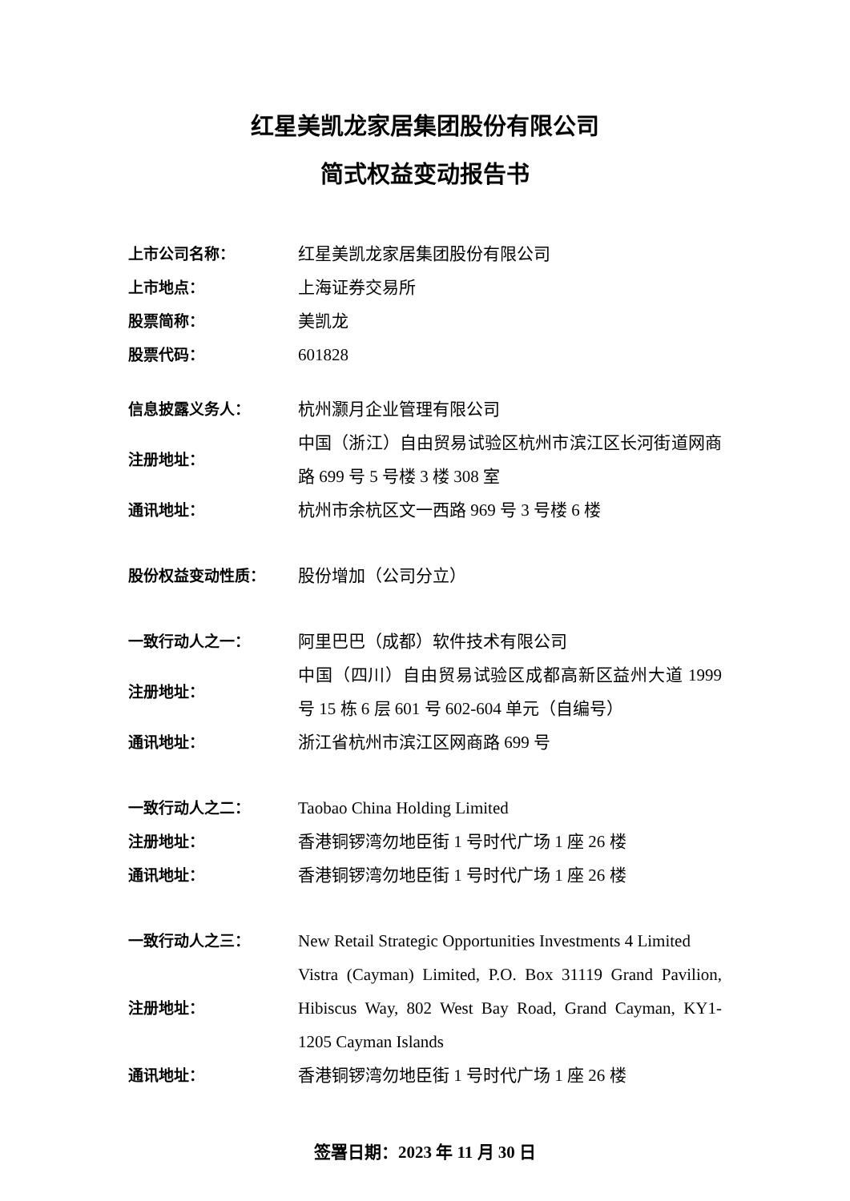红星美凯龙家居集团股份有限公司
简式权益变动报告书
| 上市公司名称： | 红星美凯龙家居集团股份有限公司 |
| 上市地点： | 上海证券交易所 |
| 股票简称： | 美凯龙 |
| 股票代码： | 601828 |
| 信息披露义务人： | 杭州灏月企业管理有限公司 |
| 注册地址： | 中国（浙江）自由贸易试验区杭州市滨江区长河街道网商路 699 号 5 号楼 3 楼 308 室 |
| 通讯地址： | 杭州市余杭区文一西路 969 号 3 号楼 6 楼 |
| 股份权益变动性质： | 股份增加（公司分立） |
| 一致行动人之一： | 阿里巴巴（成都）软件技术有限公司 |
| 注册地址： | 中国（四川）自由贸易试验区成都高新区益州大道 1999 号 15 栋 6 层 601 号 602-604 单元（自编号） |
| 通讯地址： | 浙江省杭州市滨江区网商路 699 号 |
| 一致行动人之二： | Taobao China Holding Limited |
| 注册地址： | 香港铜锣湾勿地臣街 1 号时代广场 1 座 26 楼 |
| 通讯地址： | 香港铜锣湾勿地臣街 1 号时代广场 1 座 26 楼 |
| 一致行动人之三： | New Retail Strategic Opportunities Investments 4 Limited |
| 注册地址： | Vistra (Cayman) Limited, P.O. Box 31119 Grand Pavilion, Hibiscus Way, 802 West Bay Road, Grand Cayman, KY1-1205 Cayman Islands |
| 通讯地址： | 香港铜锣湾勿地臣街 1 号时代广场 1 座 26 楼 |
签署日期：2023 年 11 月 30 日